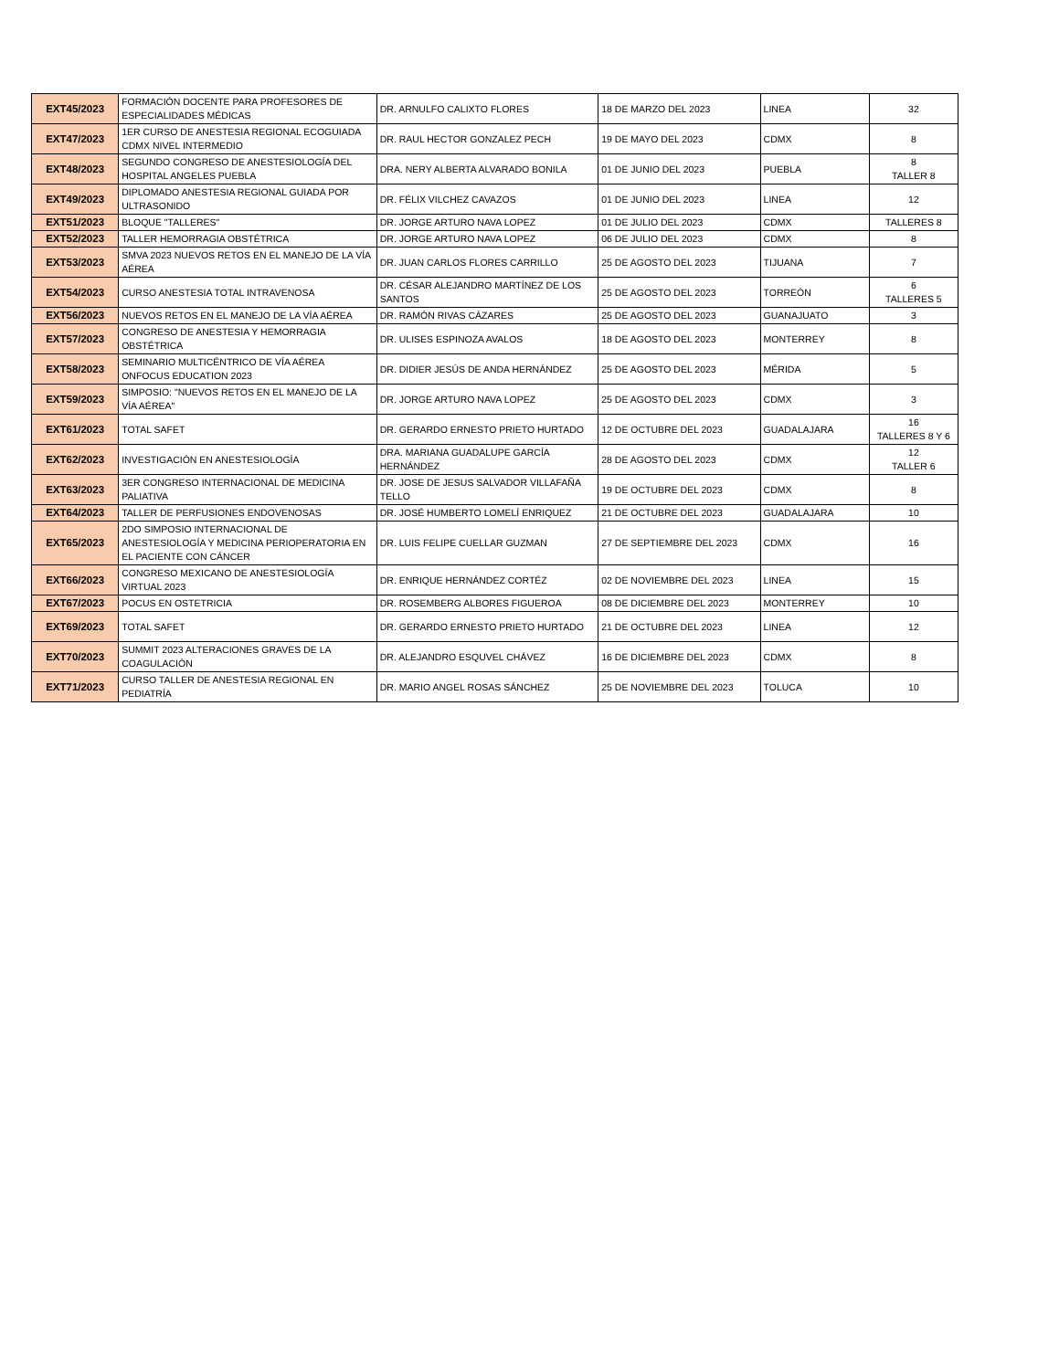| EXT45/2023 | FORMACIÓN DOCENTE PARA PROFESORES DE ESPECIALIDADES MÉDICAS | DR. ARNULFO CALIXTO FLORES | 18 DE MARZO DEL 2023 | LINEA | 32 |
| EXT47/2023 | 1ER CURSO DE ANESTESIA REGIONAL ECOGUIADA CDMX NIVEL INTERMEDIO | DR. RAUL HECTOR GONZALEZ PECH | 19 DE MAYO DEL 2023 | CDMX | 8 |
| EXT48/2023 | SEGUNDO CONGRESO DE ANESTESIOLOGÍA DEL HOSPITAL ANGELES PUEBLA | DRA. NERY ALBERTA ALVARADO BONILA | 01 DE JUNIO DEL 2023 | PUEBLA | 8 TALLER 8 |
| EXT49/2023 | DIPLOMADO ANESTESIA REGIONAL GUIADA POR ULTRASONIDO | DR. FÉLIX VILCHEZ CAVAZOS | 01 DE JUNIO DEL 2023 | LINEA | 12 |
| EXT51/2023 | BLOQUE "TALLERES" | DR. JORGE ARTURO NAVA LOPEZ | 01 DE JULIO DEL 2023 | CDMX | TALLERES 8 |
| EXT52/2023 | TALLER HEMORRAGIA OBSTÉTRICA | DR. JORGE ARTURO NAVA LOPEZ | 06 DE JULIO DEL 2023 | CDMX | 8 |
| EXT53/2023 | SMVA 2023 NUEVOS RETOS EN EL MANEJO DE LA VÍA AÉREA | DR. JUAN CARLOS FLORES CARRILLO | 25 DE AGOSTO DEL 2023 | TIJUANA | 7 |
| EXT54/2023 | CURSO ANESTESIA TOTAL INTRAVENOSA | DR. CÉSAR ALEJANDRO MARTÍNEZ DE LOS SANTOS | 25 DE AGOSTO DEL 2023 | TORREÓN | 6 TALLERES 5 |
| EXT56/2023 | NUEVOS RETOS EN EL MANEJO DE LA VÍA AÉREA | DR. RAMÓN RIVAS CÁZARES | 25 DE AGOSTO DEL 2023 | GUANAJUATO | 3 |
| EXT57/2023 | CONGRESO DE ANESTESIA Y HEMORRAGIA OBSTÉTRICA | DR. ULISES ESPINOZA AVALOS | 18 DE AGOSTO DEL 2023 | MONTERREY | 8 |
| EXT58/2023 | SEMINARIO MULTICÉNTRICO DE VÍA AÉREA ONFOCUS EDUCATION 2023 | DR. DIDIER JESÚS DE ANDA HERNÁNDEZ | 25 DE AGOSTO DEL 2023 | MÉRIDA | 5 |
| EXT59/2023 | SIMPOSIO: "NUEVOS RETOS EN EL MANEJO DE LA VÍA AÉREA" | DR. JORGE ARTURO NAVA LOPEZ | 25 DE AGOSTO DEL 2023 | CDMX | 3 |
| EXT61/2023 | TOTAL SAFET | DR. GERARDO ERNESTO PRIETO HURTADO | 12 DE OCTUBRE DEL 2023 | GUADALAJARA | 16 TALLERES 8 Y 6 |
| EXT62/2023 | INVESTIGACIÓN EN ANESTESIOLOGÍA | DRA. MARIANA GUADALUPE GARCÍA HERNÁNDEZ | 28 DE AGOSTO DEL 2023 | CDMX | 12 TALLER 6 |
| EXT63/2023 | 3ER CONGRESO INTERNACIONAL DE MEDICINA PALIATIVA | DR. JOSE DE JESUS SALVADOR VILLAFAÑA TELLO | 19 DE OCTUBRE DEL 2023 | CDMX | 8 |
| EXT64/2023 | TALLER DE PERFUSIONES ENDOVENOSAS | DR. JOSÉ HUMBERTO LOMELÍ ENRIQUEZ | 21 DE OCTUBRE DEL 2023 | GUADALAJARA | 10 |
| EXT65/2023 | 2DO SIMPOSIO INTERNACIONAL DE ANESTESIOLOGÍA Y MEDICINA PERIOPERATORIA EN EL PACIENTE CON CÁNCER | DR. LUIS FELIPE CUELLAR GUZMAN | 27 DE SEPTIEMBRE DEL 2023 | CDMX | 16 |
| EXT66/2023 | CONGRESO MEXICANO DE ANESTESIOLOGÍA VIRTUAL 2023 | DR. ENRIQUE HERNÁNDEZ CORTÉZ | 02 DE NOVIEMBRE DEL 2023 | LINEA | 15 |
| EXT67/2023 | POCUS EN OSTETRICIA | DR. ROSEMBERG ALBORES FIGUEROA | 08 DE DICIEMBRE DEL 2023 | MONTERREY | 10 |
| EXT69/2023 | TOTAL SAFET | DR. GERARDO ERNESTO PRIETO HURTADO | 21 DE OCTUBRE DEL 2023 | LINEA | 12 |
| EXT70/2023 | SUMMIT 2023 ALTERACIONES GRAVES DE LA COAGULACIÓN | DR. ALEJANDRO ESQUVEL CHÁVEZ | 16 DE DICIEMBRE DEL 2023 | CDMX | 8 |
| EXT71/2023 | CURSO TALLER DE ANESTESIA REGIONAL EN PEDIATRÍA | DR. MARIO ANGEL ROSAS SÁNCHEZ | 25 DE NOVIEMBRE DEL 2023 | TOLUCA | 10 |